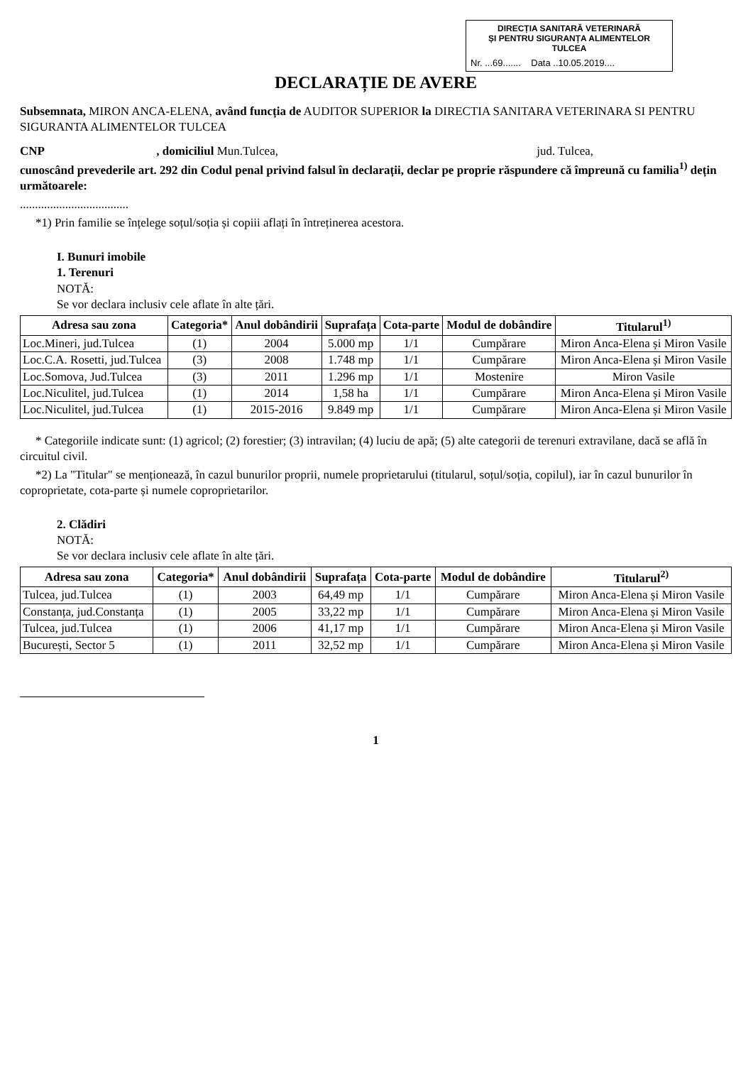DIRECȚIA SANITARĂ VETERINARĂ
ȘI PENTRU SIGURANȚA ALIMENTELOR
TULCEA
Nr. ...69....... Data ..10.05.2019....
DECLARAȚIE DE AVERE
Subsemnata, MIRON ANCA-ELENA, având funcția de AUDITOR SUPERIOR la DIRECTIA SANITARA VETERINARA SI PENTRU SIGURANTA ALIMENTELOR TULCEA
CNP , domiciliul Mun.Tulcea, jud. Tulcea,
cunoscând prevederile art. 292 din Codul penal privind falsul în declarații, declar pe proprie răspundere că împreună cu familia<sup>1)</sup> dețin următoarele:
....................................
*1) Prin familie se înțelege soțul/soția și copiii aflați în întreținerea acestora.
I. Bunuri imobile
1. Terenuri
NOTĂ:
Se vor declara inclusiv cele aflate în alte țări.
| Adresa sau zona | Categoria* | Anul dobândirii | Suprafața | Cota-parte | Modul de dobândire | Titularul<sup>1)</sup> |
| --- | --- | --- | --- | --- | --- | --- |
| Loc.Mineri, jud.Tulcea | (1) | 2004 | 5.000 mp | 1/1 | Cumpărare | Miron Anca-Elena și Miron Vasile |
| Loc.C.A. Rosetti, jud.Tulcea | (3) | 2008 | 1.748 mp | 1/1 | Cumpărare | Miron Anca-Elena și Miron Vasile |
| Loc.Somova, Jud.Tulcea | (3) | 2011 | 1.296 mp | 1/1 | Mostenire | Miron Vasile |
| Loc.Niculitel, jud.Tulcea | (1) | 2014 | 1,58 ha | 1/1 | Cumpărare | Miron Anca-Elena și Miron Vasile |
| Loc.Niculitel, jud.Tulcea | (1) | 2015-2016 | 9.849 mp | 1/1 | Cumpărare | Miron Anca-Elena și Miron Vasile |
* Categoriile indicate sunt: (1) agricol; (2) forestier; (3) intravilan; (4) luciu de apă; (5) alte categorii de terenuri extravilane, dacă se află în circuitul civil.
*2) La "Titular" se menționează, în cazul bunurilor proprii, numele proprietarului (titularul, soțul/soția, copilul), iar în cazul bunurilor în coproprietate, cota-parte și numele coproprietarilor.
2. Clădiri
NOTĂ:
Se vor declara inclusiv cele aflate în alte țări.
| Adresa sau zona | Categoria* | Anul dobândirii | Suprafața | Cota-parte | Modul de dobândire | Titularul<sup>2)</sup> |
| --- | --- | --- | --- | --- | --- | --- |
| Tulcea, jud.Tulcea | (1) | 2003 | 64,49 mp | 1/1 | Cumpărare | Miron Anca-Elena și Miron Vasile |
| Constanța, jud.Constanța | (1) | 2005 | 33,22 mp | 1/1 | Cumpărare | Miron Anca-Elena și Miron Vasile |
| Tulcea, jud.Tulcea | (1) | 2006 | 41,17 mp | 1/1 | Cumpărare | Miron Anca-Elena și Miron Vasile |
| București, Sector 5 | (1) | 2011 | 32,52 mp | 1/1 | Cumpărare | Miron Anca-Elena și Miron Vasile |
1